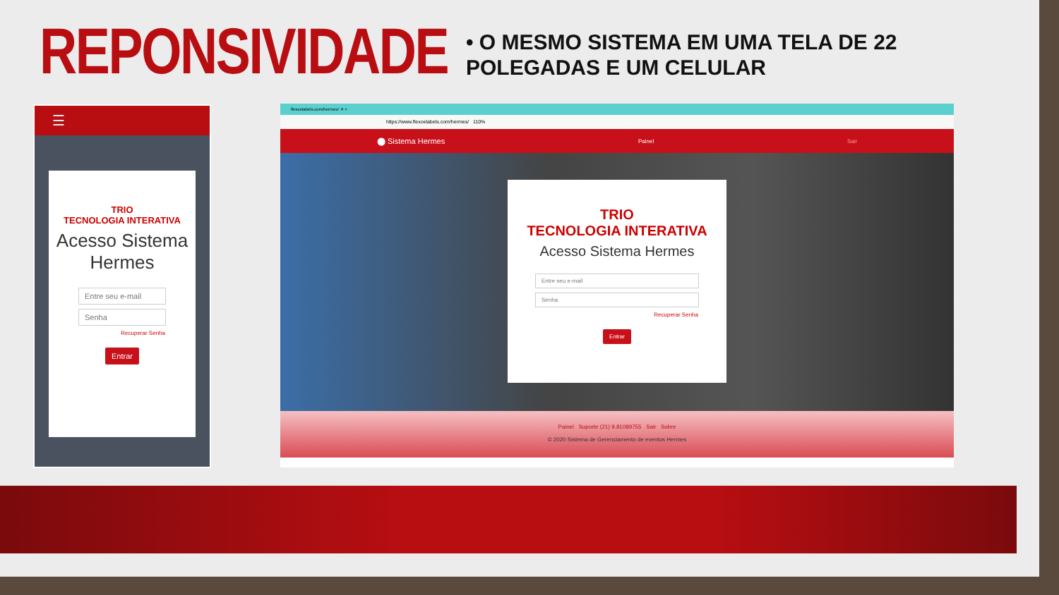REPONSIVIDADE
• O MESMO SISTEMA EM UMA TELA DE 22 POLEGADAS E UM CELULAR
☰
TRIO
TECNOLOGIA INTERATIVA
Acesso Sistema Hermes
Entre seu e-mail
Senha
Recuperar Senha
Entrar
flexoelabels.com/hermes/ ✕ +
https://www.flexoelabels.com/hermes/ 110%
⬤ Sistema Hermes Painel Sair
TRIO
TECNOLOGIA INTERATIVA
Acesso Sistema Hermes
Entre seu e-mail
Senha
Recuperar Senha
Entrar
Painel Suporte (21) 9.81089755 Sair Sobre
© 2020 Sistema de Gerenciamento de eventos Hermes